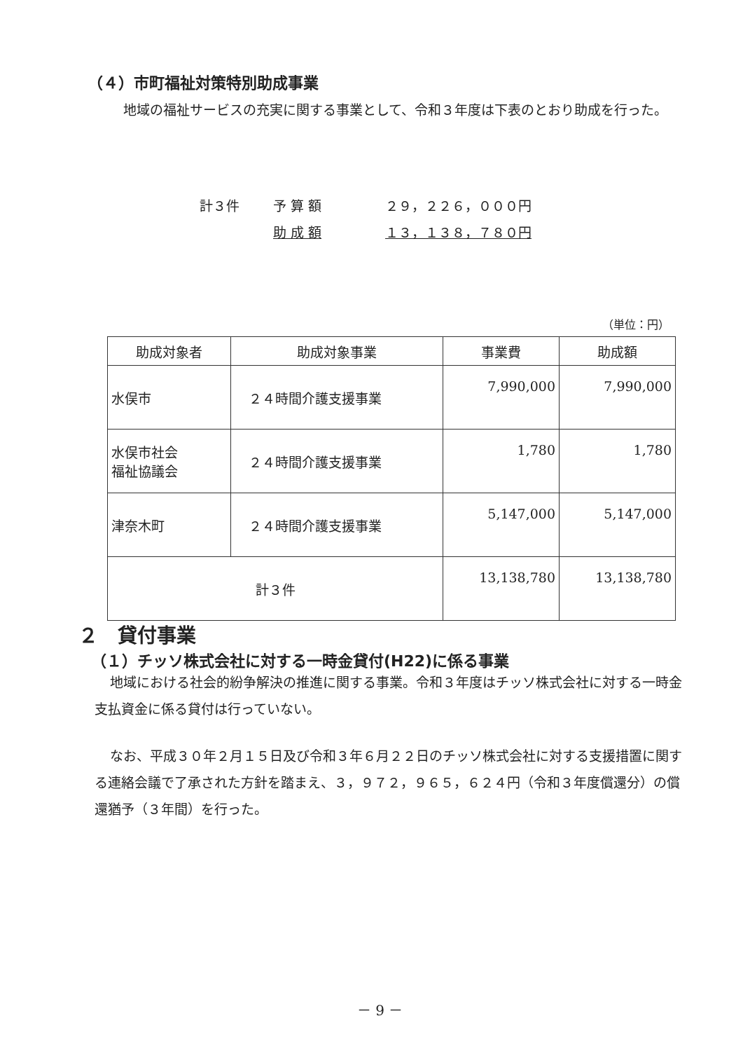（４）市町福祉対策特別助成事業
地域の福祉サービスの充実に関する事業として、令和３年度は下表のとおり助成を行った。
計３件 予 算 額 ２９，２２６，０００円
助 成 額 １３，１３８，７８０円
（単位：円）
| 助成対象者 | 助成対象事業 | 事業費 | 助成額 |
| --- | --- | --- | --- |
| 水俣市 | ２４時間介護支援事業 | 7,990,000 | 7,990,000 |
| 水俣市社会 福祉協議会 | ２４時間介護支援事業 | 1,780 | 1,780 |
| 津奈木町 | ２４時間介護支援事業 | 5,147,000 | 5,147,000 |
| 計３件 | | 13,138,780 | 13,138,780 |
２　貸付事業
（１）チッソ株式会社に対する一時金貸付(H22)に係る事業
地域における社会的紛争解決の推進に関する事業。令和３年度はチッソ株式会社に対する一時金支払資金に係る貸付は行っていない。
なお、平成３０年２月１５日及び令和３年６月２２日のチッソ株式会社に対する支援措置に関する連絡会議で了承された方針を踏まえ、３，９７２，９６５，６２４円（令和３年度償還分）の償還猶予（３年間）を行った。
－ 9 －